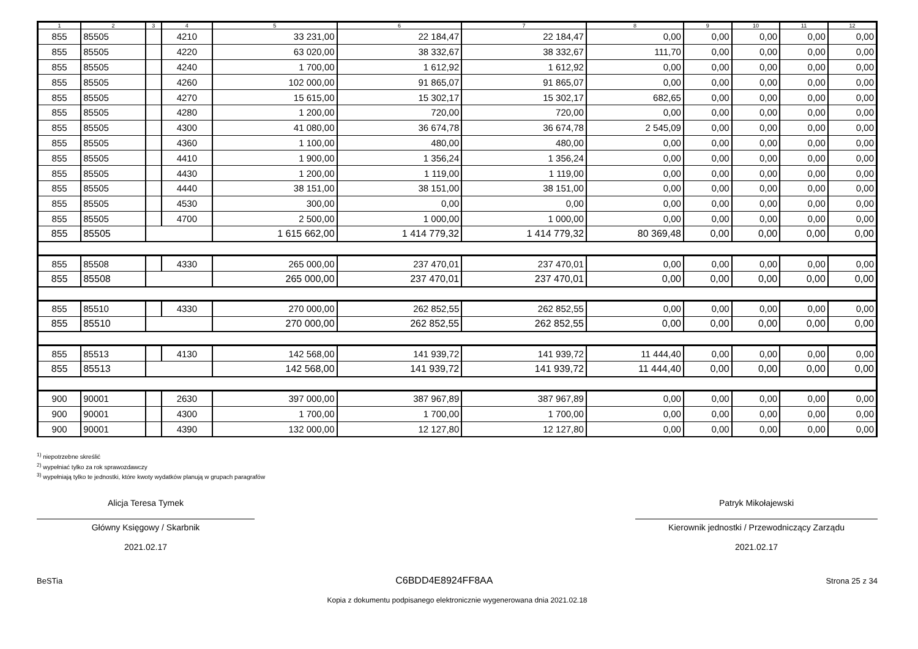| 1 | 2 | 3 | 4 | 5 | 6 | 7 | 8 | 9 | 10 | 11 | 12 |
| --- | --- | --- | --- | --- | --- | --- | --- | --- | --- | --- | --- |
| 855 | 85505 | | 4210 | 33 231,00 | 22 184,47 | 22 184,47 | 0,00 | 0,00 | 0,00 | 0,00 | 0,00 |
| 855 | 85505 | | 4220 | 63 020,00 | 38 332,67 | 38 332,67 | 111,70 | 0,00 | 0,00 | 0,00 | 0,00 |
| 855 | 85505 | | 4240 | 1 700,00 | 1 612,92 | 1 612,92 | 0,00 | 0,00 | 0,00 | 0,00 | 0,00 |
| 855 | 85505 | | 4260 | 102 000,00 | 91 865,07 | 91 865,07 | 0,00 | 0,00 | 0,00 | 0,00 | 0,00 |
| 855 | 85505 | | 4270 | 15 615,00 | 15 302,17 | 15 302,17 | 682,65 | 0,00 | 0,00 | 0,00 | 0,00 |
| 855 | 85505 | | 4280 | 1 200,00 | 720,00 | 720,00 | 0,00 | 0,00 | 0,00 | 0,00 | 0,00 |
| 855 | 85505 | | 4300 | 41 080,00 | 36 674,78 | 36 674,78 | 2 545,09 | 0,00 | 0,00 | 0,00 | 0,00 |
| 855 | 85505 | | 4360 | 1 100,00 | 480,00 | 480,00 | 0,00 | 0,00 | 0,00 | 0,00 | 0,00 |
| 855 | 85505 | | 4410 | 1 900,00 | 1 356,24 | 1 356,24 | 0,00 | 0,00 | 0,00 | 0,00 | 0,00 |
| 855 | 85505 | | 4430 | 1 200,00 | 1 119,00 | 1 119,00 | 0,00 | 0,00 | 0,00 | 0,00 | 0,00 |
| 855 | 85505 | | 4440 | 38 151,00 | 38 151,00 | 38 151,00 | 0,00 | 0,00 | 0,00 | 0,00 | 0,00 |
| 855 | 85505 | | 4530 | 300,00 | 0,00 | 0,00 | 0,00 | 0,00 | 0,00 | 0,00 | 0,00 |
| 855 | 85505 | | 4700 | 2 500,00 | 1 000,00 | 1 000,00 | 0,00 | 0,00 | 0,00 | 0,00 | 0,00 |
| 855 | 85505 | | | 1 615 662,00 | 1 414 779,32 | 1 414 779,32 | 80 369,48 | 0,00 | 0,00 | 0,00 | 0,00 |
| 855 | 85508 | | 4330 | 265 000,00 | 237 470,01 | 237 470,01 | 0,00 | 0,00 | 0,00 | 0,00 | 0,00 |
| 855 | 85508 | | | 265 000,00 | 237 470,01 | 237 470,01 | 0,00 | 0,00 | 0,00 | 0,00 | 0,00 |
| 855 | 85510 | | 4330 | 270 000,00 | 262 852,55 | 262 852,55 | 0,00 | 0,00 | 0,00 | 0,00 | 0,00 |
| 855 | 85510 | | | 270 000,00 | 262 852,55 | 262 852,55 | 0,00 | 0,00 | 0,00 | 0,00 | 0,00 |
| 855 | 85513 | | 4130 | 142 568,00 | 141 939,72 | 141 939,72 | 11 444,40 | 0,00 | 0,00 | 0,00 | 0,00 |
| 855 | 85513 | | | 142 568,00 | 141 939,72 | 141 939,72 | 11 444,40 | 0,00 | 0,00 | 0,00 | 0,00 |
| 900 | 90001 | | 2630 | 397 000,00 | 387 967,89 | 387 967,89 | 0,00 | 0,00 | 0,00 | 0,00 | 0,00 |
| 900 | 90001 | | 4300 | 1 700,00 | 1 700,00 | 1 700,00 | 0,00 | 0,00 | 0,00 | 0,00 | 0,00 |
| 900 | 90001 | | 4390 | 132 000,00 | 12 127,80 | 12 127,80 | 0,00 | 0,00 | 0,00 | 0,00 | 0,00 |
<sup>1)</sup> niepotrzebne skreślić
<sup>2)</sup> wypełniać tylko za rok sprawozdawczy
<sup>3)</sup> wypełniają tylko te jednostki, które kwoty wydatków planują w grupach paragrafów
Alicja Teresa Tymek
Główny Księgowy / Skarbnik
2021.02.17
Patryk Mikołajewski
Kierownik jednostki / Przewodniczący Zarządu
2021.02.17
BeSTia C6BDD4E8924FF8AA Strona 25 z 34
Kopia z dokumentu podpisanego elektronicznie wygenerowana dnia 2021.02.18